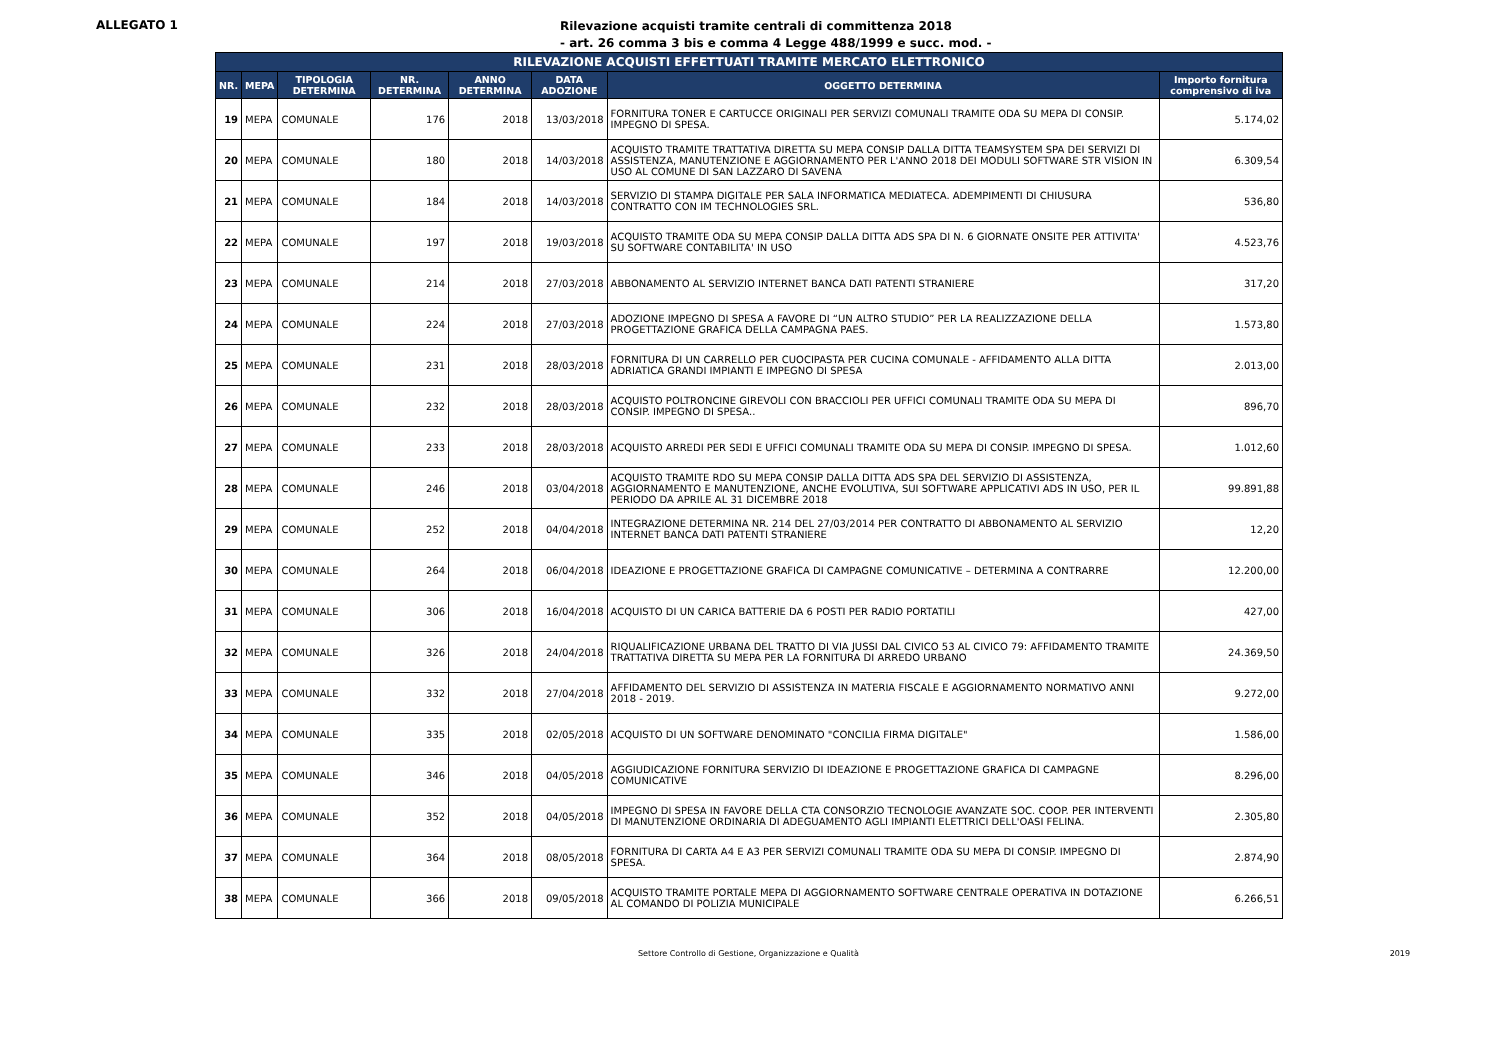ALLEGATO 1
Rilevazione acquisti tramite centrali di committenza 2018
- art. 26 comma 3 bis e comma 4 Legge 488/1999 e succ. mod. -
| RILEVAZIONE ACQUISTI EFFETTUATI TRAMITE MERCATO ELETTRONICO | | | | | | | |
| --- | --- | --- | --- | --- | --- | --- | --- |
| NR. | MEPA | TIPOLOGIA DETERMINA | NR. DETERMINA | ANNO DETERMINA | DATA ADOZIONE | OGGETTO DETERMINA | Importo fornitura comprensivo di iva |
| 19 | MEPA | COMUNALE | 176 | 2018 | 13/03/2018 | FORNITURA TONER E CARTUCCE ORIGINALI PER SERVIZI COMUNALI TRAMITE ODA SU MEPA DI CONSIP. IMPEGNO DI SPESA. | 5.174,02 |
| 20 | MEPA | COMUNALE | 180 | 2018 | 14/03/2018 | ACQUISTO TRAMITE TRATTATIVA DIRETTA SU MEPA CONSIP DALLA DITTA TEAMSYSTEM SPA DEI SERVIZI DI ASSISTENZA, MANUTENZIONE E AGGIORNAMENTO PER L'ANNO 2018 DEI MODULI SOFTWARE STR VISION IN USO AL COMUNE DI SAN LAZZARO DI SAVENA | 6.309,54 |
| 21 | MEPA | COMUNALE | 184 | 2018 | 14/03/2018 | SERVIZIO DI STAMPA DIGITALE PER SALA INFORMATICA MEDIATECA. ADEMPIMENTI DI CHIUSURA CONTRATTO CON IM TECHNOLOGIES SRL. | 536,80 |
| 22 | MEPA | COMUNALE | 197 | 2018 | 19/03/2018 | ACQUISTO TRAMITE ODA SU MEPA CONSIP DALLA DITTA ADS SPA DI N. 6 GIORNATE ONSITE PER ATTIVITA' SU SOFTWARE CONTABILITA' IN USO | 4.523,76 |
| 23 | MEPA | COMUNALE | 214 | 2018 | 27/03/2018 | ABBONAMENTO AL SERVIZIO INTERNET BANCA DATI PATENTI STRANIERE | 317,20 |
| 24 | MEPA | COMUNALE | 224 | 2018 | 27/03/2018 | ADOZIONE IMPEGNO DI SPESA A FAVORE DI “UN ALTRO STUDIO” PER LA REALIZZAZIONE DELLA PROGETTAZIONE GRAFICA DELLA CAMPAGNA PAES. | 1.573,80 |
| 25 | MEPA | COMUNALE | 231 | 2018 | 28/03/2018 | FORNITURA DI UN CARRELLO PER CUOCIPASTA PER CUCINA COMUNALE - AFFIDAMENTO ALLA DITTA ADRIATICA GRANDI IMPIANTI E IMPEGNO DI SPESA | 2.013,00 |
| 26 | MEPA | COMUNALE | 232 | 2018 | 28/03/2018 | ACQUISTO POLTRONCINE GIREVOLI CON BRACCIOLI PER UFFICI COMUNALI TRAMITE ODA SU MEPA DI CONSIP. IMPEGNO DI SPESA.. | 896,70 |
| 27 | MEPA | COMUNALE | 233 | 2018 | 28/03/2018 | ACQUISTO ARREDI PER SEDI E UFFICI COMUNALI TRAMITE ODA SU MEPA DI CONSIP. IMPEGNO DI SPESA. | 1.012,60 |
| 28 | MEPA | COMUNALE | 246 | 2018 | 03/04/2018 | ACQUISTO TRAMITE RDO SU MEPA CONSIP DALLA DITTA ADS SPA DEL SERVIZIO DI ASSISTENZA, AGGIORNAMENTO E MANUTENZIONE, ANCHE EVOLUTIVA, SUI SOFTWARE APPLICATIVI ADS IN USO, PER IL PERIODO DA APRILE AL 31 DICEMBRE 2018 | 99.891,88 |
| 29 | MEPA | COMUNALE | 252 | 2018 | 04/04/2018 | INTEGRAZIONE DETERMINA NR. 214 DEL 27/03/2014 PER CONTRATTO DI ABBONAMENTO AL SERVIZIO INTERNET BANCA DATI PATENTI STRANIERE | 12,20 |
| 30 | MEPA | COMUNALE | 264 | 2018 | 06/04/2018 | IDEAZIONE E PROGETTAZIONE GRAFICA DI CAMPAGNE COMUNICATIVE – DETERMINA A CONTRARRE | 12.200,00 |
| 31 | MEPA | COMUNALE | 306 | 2018 | 16/04/2018 | ACQUISTO DI UN CARICA BATTERIE DA 6 POSTI PER RADIO PORTATILI | 427,00 |
| 32 | MEPA | COMUNALE | 326 | 2018 | 24/04/2018 | RIQUALIFICAZIONE URBANA DEL TRATTO DI VIA JUSSI DAL CIVICO 53 AL CIVICO 79: AFFIDAMENTO TRAMITE TRATTATIVA DIRETTA SU MEPA PER LA FORNITURA DI ARREDO URBANO | 24.369,50 |
| 33 | MEPA | COMUNALE | 332 | 2018 | 27/04/2018 | AFFIDAMENTO DEL SERVIZIO DI ASSISTENZA IN MATERIA FISCALE E AGGIORNAMENTO NORMATIVO ANNI 2018 - 2019. | 9.272,00 |
| 34 | MEPA | COMUNALE | 335 | 2018 | 02/05/2018 | ACQUISTO DI UN SOFTWARE DENOMINATO "CONCILIA FIRMA DIGITALE" | 1.586,00 |
| 35 | MEPA | COMUNALE | 346 | 2018 | 04/05/2018 | AGGIUDICAZIONE FORNITURA SERVIZIO DI IDEAZIONE E PROGETTAZIONE GRAFICA DI CAMPAGNE COMUNICATIVE | 8.296,00 |
| 36 | MEPA | COMUNALE | 352 | 2018 | 04/05/2018 | IMPEGNO DI SPESA IN FAVORE DELLA CTA CONSORZIO TECNOLOGIE AVANZATE SOC. COOP. PER INTERVENTI DI MANUTENZIONE ORDINARIA DI ADEGUAMENTO AGLI IMPIANTI ELETTRICI DELL'OASI FELINA. | 2.305,80 |
| 37 | MEPA | COMUNALE | 364 | 2018 | 08/05/2018 | FORNITURA DI CARTA A4 E A3 PER SERVIZI COMUNALI TRAMITE ODA SU MEPA DI CONSIP. IMPEGNO DI SPESA. | 2.874,90 |
| 38 | MEPA | COMUNALE | 366 | 2018 | 09/05/2018 | ACQUISTO TRAMITE PORTALE MEPA DI AGGIORNAMENTO SOFTWARE CENTRALE OPERATIVA IN DOTAZIONE AL COMANDO DI POLIZIA MUNICIPALE | 6.266,51 |
Settore Controllo di Gestione, Organizzazione e Qualità 2019